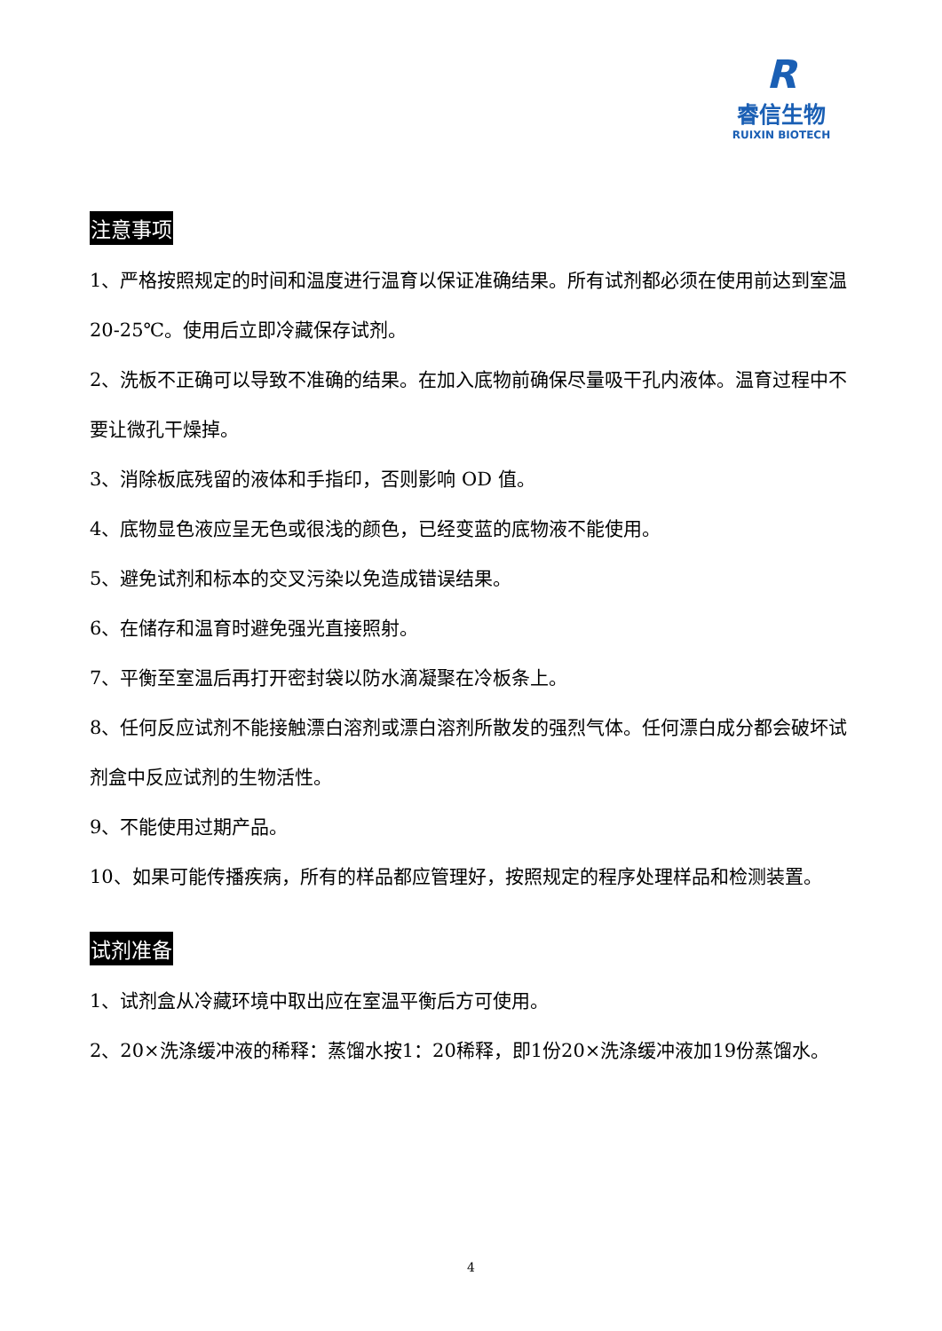R
睿信生物
RUIXIN BIOTECH
注意事项
1、严格按照规定的时间和温度进行温育以保证准确结果。所有试剂都必须在使用前达到室温 20-25℃。使用后立即冷藏保存试剂。
2、洗板不正确可以导致不准确的结果。在加入底物前确保尽量吸干孔内液体。温育过程中不要让微孔干燥掉。
3、消除板底残留的液体和手指印，否则影响 OD 值。
4、底物显色液应呈无色或很浅的颜色，已经变蓝的底物液不能使用。
5、避免试剂和标本的交叉污染以免造成错误结果。
6、在储存和温育时避免强光直接照射。
7、平衡至室温后再打开密封袋以防水滴凝聚在冷板条上。
8、任何反应试剂不能接触漂白溶剂或漂白溶剂所散发的强烈气体。任何漂白成分都会破坏试剂盒中反应试剂的生物活性。
9、不能使用过期产品。
10、如果可能传播疾病，所有的样品都应管理好，按照规定的程序处理样品和检测装置。
试剂准备
1、试剂盒从冷藏环境中取出应在室温平衡后方可使用。
2、20×洗涤缓冲液的稀释：蒸馏水按1：20稀释，即1份20×洗涤缓冲液加19份蒸馏水。
4